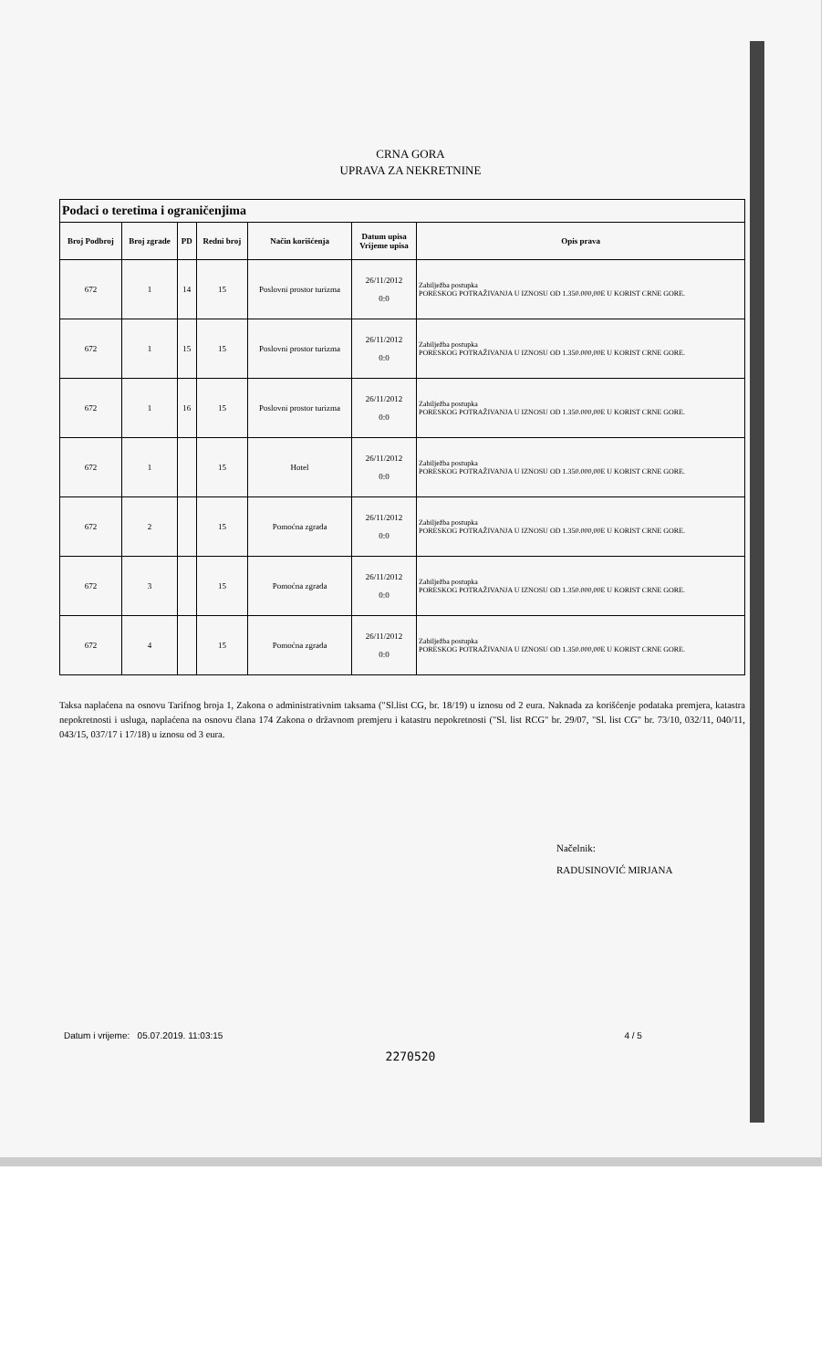CRNA GORA
UPRAVA ZA NEKRETNINE
| Podaci o teretima i ograničenjima | | | | | | |
| Broj Podbroj | Broj zgrade | PD | Redni broj | Način korišćenja | Datum upisa Vrijeme upisa | Opis prava |
| 672 | 1 | 14 | 15 | Poslovni prostor turizma | 26/11/2012 0:0 | Zabilježba postupka PORESKOG POTRAŽIVANJA U IZNOSU OD 1.350.000,00E U KORIST CRNE GORE. |
| 672 | 1 | 15 | 15 | Poslovni prostor turizma | 26/11/2012 0:0 | Zabilježba postupka PORESKOG POTRAŽIVANJA U IZNOSU OD 1.350.000,00E U KORIST CRNE GORE. |
| 672 | 1 | 16 | 15 | Poslovni prostor turizma | 26/11/2012 0:0 | Zabilježba postupka PORESKOG POTRAŽIVANJA U IZNOSU OD 1.350.000,00E U KORIST CRNE GORE. |
| 672 | 1 | | 15 | Hotel | 26/11/2012 0:0 | Zabilježba postupka PORESKOG POTRAŽIVANJA U IZNOSU OD 1.350.000,00E U KORIST CRNE GORE. |
| 672 | 2 | | 15 | Pomoćna zgrada | 26/11/2012 0:0 | Zabilježba postupka PORESKOG POTRAŽIVANJA U IZNOSU OD 1.350.000,00E U KORIST CRNE GORE. |
| 672 | 3 | | 15 | Pomoćna zgrada | 26/11/2012 0:0 | Zabilježba postupka PORESKOG POTRAŽIVANJA U IZNOSU OD 1.350.000,00E U KORIST CRNE GORE. |
| 672 | 4 | | 15 | Pomoćna zgrada | 26/11/2012 0:0 | Zabilježba postupka PORESKOG POTRAŽIVANJA U IZNOSU OD 1.350.000,00E U KORIST CRNE GORE. |
Taksa naplaćena na osnovu Tarifnog broja 1, Zakona o administrativnim taksama ("Sl.list CG, br. 18/19) u iznosu od 2 eura. Naknada za korišćenje podataka premjera, katastra nepokretnosti i usluga, naplaćena na osnovu člana 174 Zakona o državnom premjeru i katastru nepokretnosti ("Sl. list RCG" br. 29/07, "Sl. list CG" br. 73/10, 032/11, 040/11, 043/15, 037/17 i 17/18) u iznosu od 3 eura.
Načelnik:
RADUSINOVIĆ MIRJANA
Datum i vrijeme: 05.07.2019. 11:03:15 4 / 5
2270520